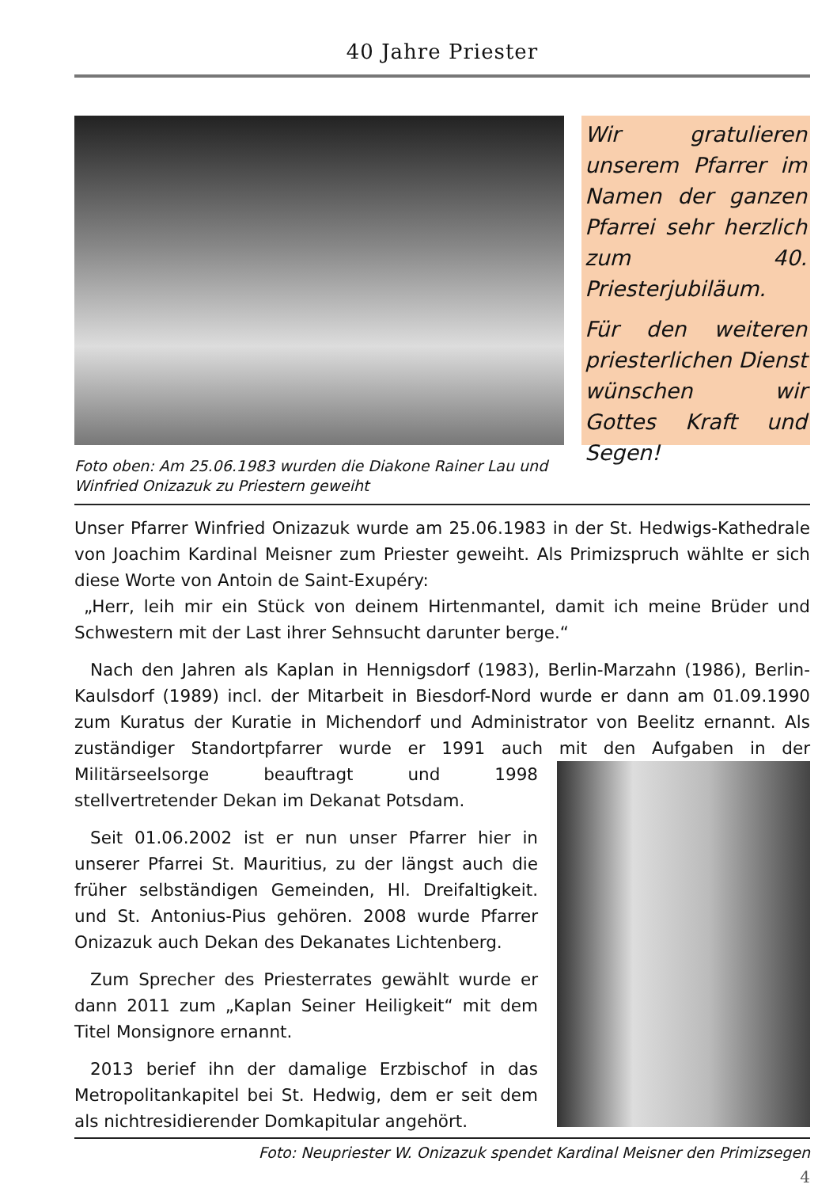40 Jahre Priester
Wir gratulieren unserem Pfarrer im Namen der ganzen Pfarrei sehr herzlich zum 40. Priesterjubiläum.
Für den weiteren priesterlichen Dienst wünschen wir Gottes Kraft und Segen!
Foto oben: Am 25.06.1983 wurden die Diakone Rainer Lau und Winfried Onizazuk zu Priestern geweiht
Unser Pfarrer Winfried Onizazuk wurde am 25.06.1983 in der St. Hedwigs-Kathedrale von Joachim Kardinal Meisner zum Priester geweiht. Als Primizspruch wählte er sich diese Worte von Antoin de Saint-Exupéry:
„Herr, leih mir ein Stück von deinem Hirtenmantel, damit ich meine Brüder und Schwestern mit der Last ihrer Sehnsucht darunter berge.“
Nach den Jahren als Kaplan in Hennigsdorf (1983), Berlin-Marzahn (1986), Berlin-Kaulsdorf (1989) incl. der Mitarbeit in Biesdorf-Nord wurde er dann am 01.09.1990 zum Kuratus der Kuratie in Michendorf und Administrator von Beelitz ernannt. Als zuständiger Standortpfarrer wurde er 1991 auch mit den Aufgaben in der Militärseelsorge beauftragt und 1998 stellvertretender Dekan im Dekanat Potsdam.
Seit 01.06.2002 ist er nun unser Pfarrer hier in unserer Pfarrei St. Mauritius, zu der längst auch die früher selbständigen Gemeinden, Hl. Dreifaltigkeit. und St. Antonius-Pius gehören. 2008 wurde Pfarrer Onizazuk auch Dekan des Dekanates Lichtenberg.
Zum Sprecher des Priesterrates gewählt wurde er dann 2011 zum „Kaplan Seiner Heiligkeit“ mit dem Titel Monsignore ernannt.
2013 berief ihn der damalige Erzbischof in das Metropolitankapitel bei St. Hedwig, dem er seit dem als nichtresidierender Domkapitular angehört.
Foto: Neupriester W. Onizazuk spendet Kardinal Meisner den Primizsegen
4